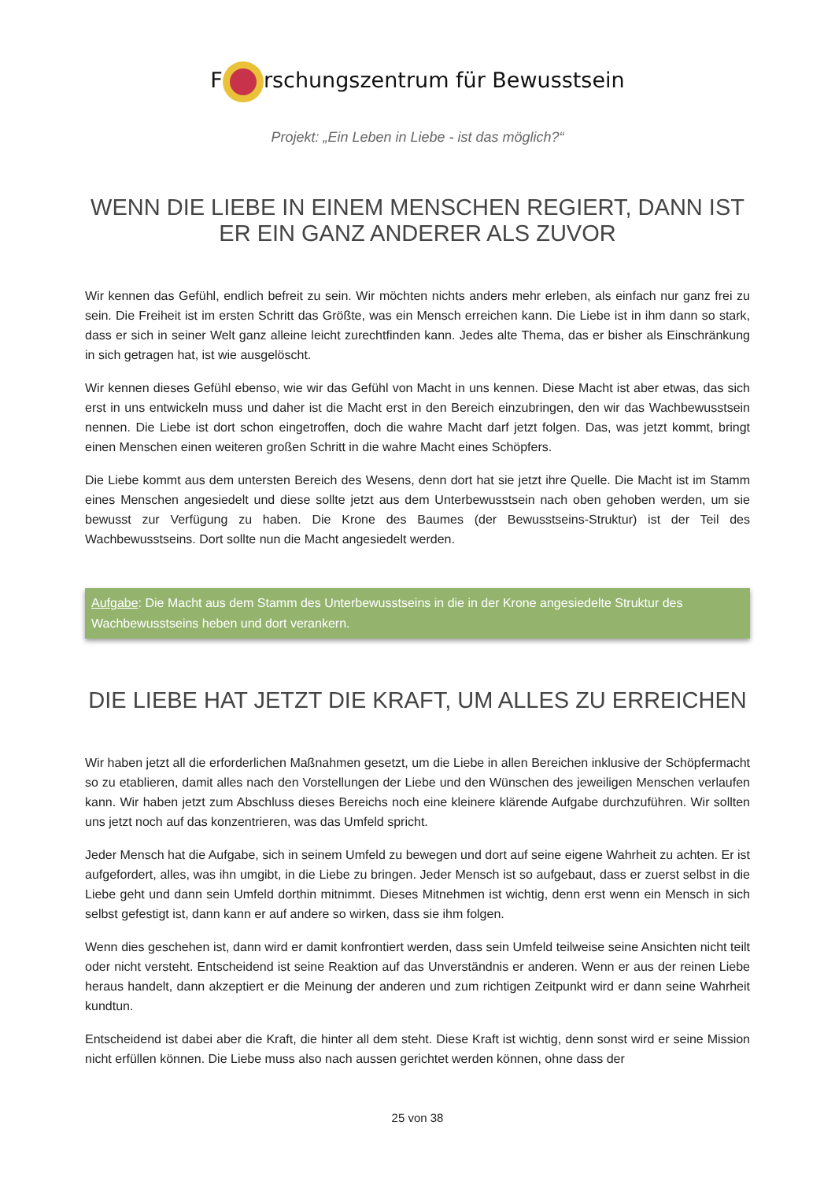F rschungszentrum für Bewusstsein
Projekt: „Ein Leben in Liebe - ist das möglich?“
WENN DIE LIEBE IN EINEM MENSCHEN REGIERT, DANN IST ER EIN GANZ ANDERER ALS ZUVOR
Wir kennen das Gefühl, endlich befreit zu sein. Wir möchten nichts anders mehr erleben, als einfach nur ganz frei zu sein. Die Freiheit ist im ersten Schritt das Größte, was ein Mensch erreichen kann. Die Liebe ist in ihm dann so stark, dass er sich in seiner Welt ganz alleine leicht zurechtfinden kann. Jedes alte Thema, das er bisher als Einschränkung in sich getragen hat, ist wie ausgelöscht.
Wir kennen dieses Gefühl ebenso, wie wir das Gefühl von Macht in uns kennen. Diese Macht ist aber etwas, das sich erst in uns entwickeln muss und daher ist die Macht erst in den Bereich einzubringen, den wir das Wachbewusstsein nennen. Die Liebe ist dort schon eingetroffen, doch die wahre Macht darf jetzt folgen. Das, was jetzt kommt, bringt einen Menschen einen weiteren großen Schritt in die wahre Macht eines Schöpfers.
Die Liebe kommt aus dem untersten Bereich des Wesens, denn dort hat sie jetzt ihre Quelle. Die Macht ist im Stamm eines Menschen angesiedelt und diese sollte jetzt aus dem Unterbewusstsein nach oben gehoben werden, um sie bewusst zur Verfügung zu haben. Die Krone des Baumes (der Bewusstseins-Struktur) ist der Teil des Wachbewusstseins. Dort sollte nun die Macht angesiedelt werden.
Aufgabe: Die Macht aus dem Stamm des Unterbewusstseins in die in der Krone angesiedelte Struktur des Wachbewusstseins heben und dort verankern.
DIE LIEBE HAT JETZT DIE KRAFT, UM ALLES ZU ERREICHEN
Wir haben jetzt all die erforderlichen Maßnahmen gesetzt, um die Liebe in allen Bereichen inklusive der Schöpfermacht so zu etablieren, damit alles nach den Vorstellungen der Liebe und den Wünschen des jeweiligen Menschen verlaufen kann. Wir haben jetzt zum Abschluss dieses Bereichs noch eine kleinere klärende Aufgabe durchzuführen. Wir sollten uns jetzt noch auf das konzentrieren, was das Umfeld spricht.
Jeder Mensch hat die Aufgabe, sich in seinem Umfeld zu bewegen und dort auf seine eigene Wahrheit zu achten. Er ist aufgefordert, alles, was ihn umgibt, in die Liebe zu bringen. Jeder Mensch ist so aufgebaut, dass er zuerst selbst in die Liebe geht und dann sein Umfeld dorthin mitnimmt. Dieses Mitnehmen ist wichtig, denn erst wenn ein Mensch in sich selbst gefestigt ist, dann kann er auf andere so wirken, dass sie ihm folgen.
Wenn dies geschehen ist, dann wird er damit konfrontiert werden, dass sein Umfeld teilweise seine Ansichten nicht teilt oder nicht versteht. Entscheidend ist seine Reaktion auf das Unverständnis er anderen. Wenn er aus der reinen Liebe heraus handelt, dann akzeptiert er die Meinung der anderen und zum richtigen Zeitpunkt wird er dann seine Wahrheit kundtun.
Entscheidend ist dabei aber die Kraft, die hinter all dem steht. Diese Kraft ist wichtig, denn sonst wird er seine Mission nicht erfüllen können. Die Liebe muss also nach aussen gerichtet werden können, ohne dass der
25 von 38